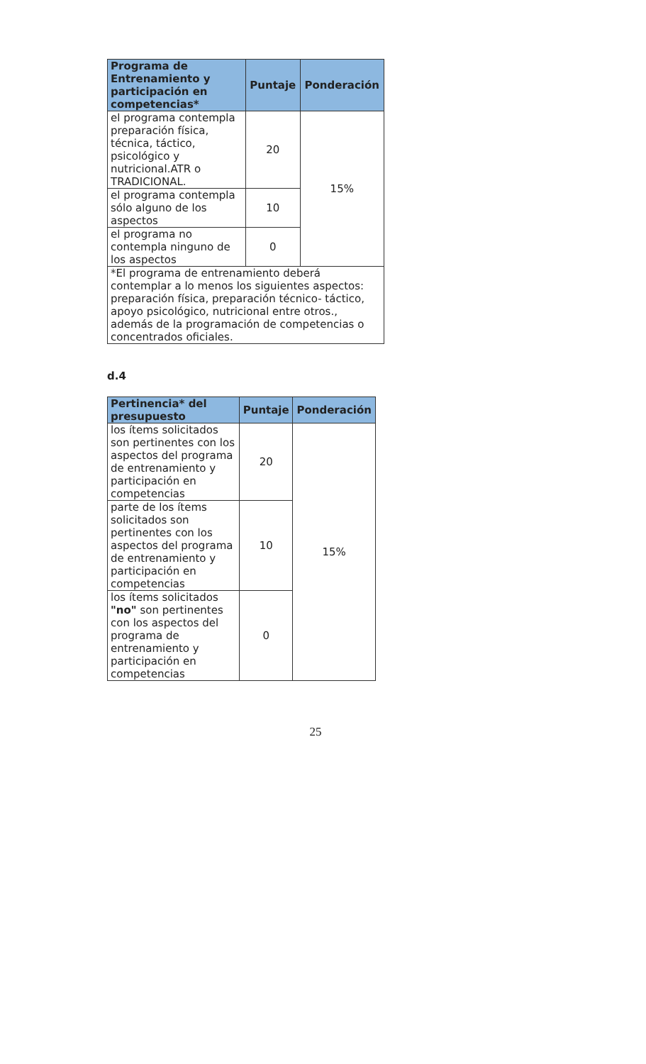| Programa de Entrenamiento y participación en competencias* | Puntaje | Ponderación |
| --- | --- | --- |
| el programa contempla preparación física, técnica, táctico, psicológico y nutricional.ATR o TRADICIONAL. | 20 | 15% |
| el programa contempla sólo alguno de los aspectos | 10 | |
| el programa no contempla ninguno de los aspectos | 0 | |
| *El programa de entrenamiento deberá contemplar a lo menos los siguientes aspectos: preparación física, preparación técnico- táctico, apoyo psicológico, nutricional entre otros., además de la programación de competencias o concentrados oficiales. | | |
d.4
| Pertinencia* del presupuesto | Puntaje | Ponderación |
| --- | --- | --- |
| los ítems solicitados son pertinentes con los aspectos del programa de entrenamiento y participación en competencias | 20 | 15% |
| parte de los ítems solicitados son pertinentes con los aspectos del programa de entrenamiento y participación en competencias | 10 | |
| los ítems solicitados "no" son pertinentes con los aspectos del programa de entrenamiento y participación en competencias | 0 | |
25